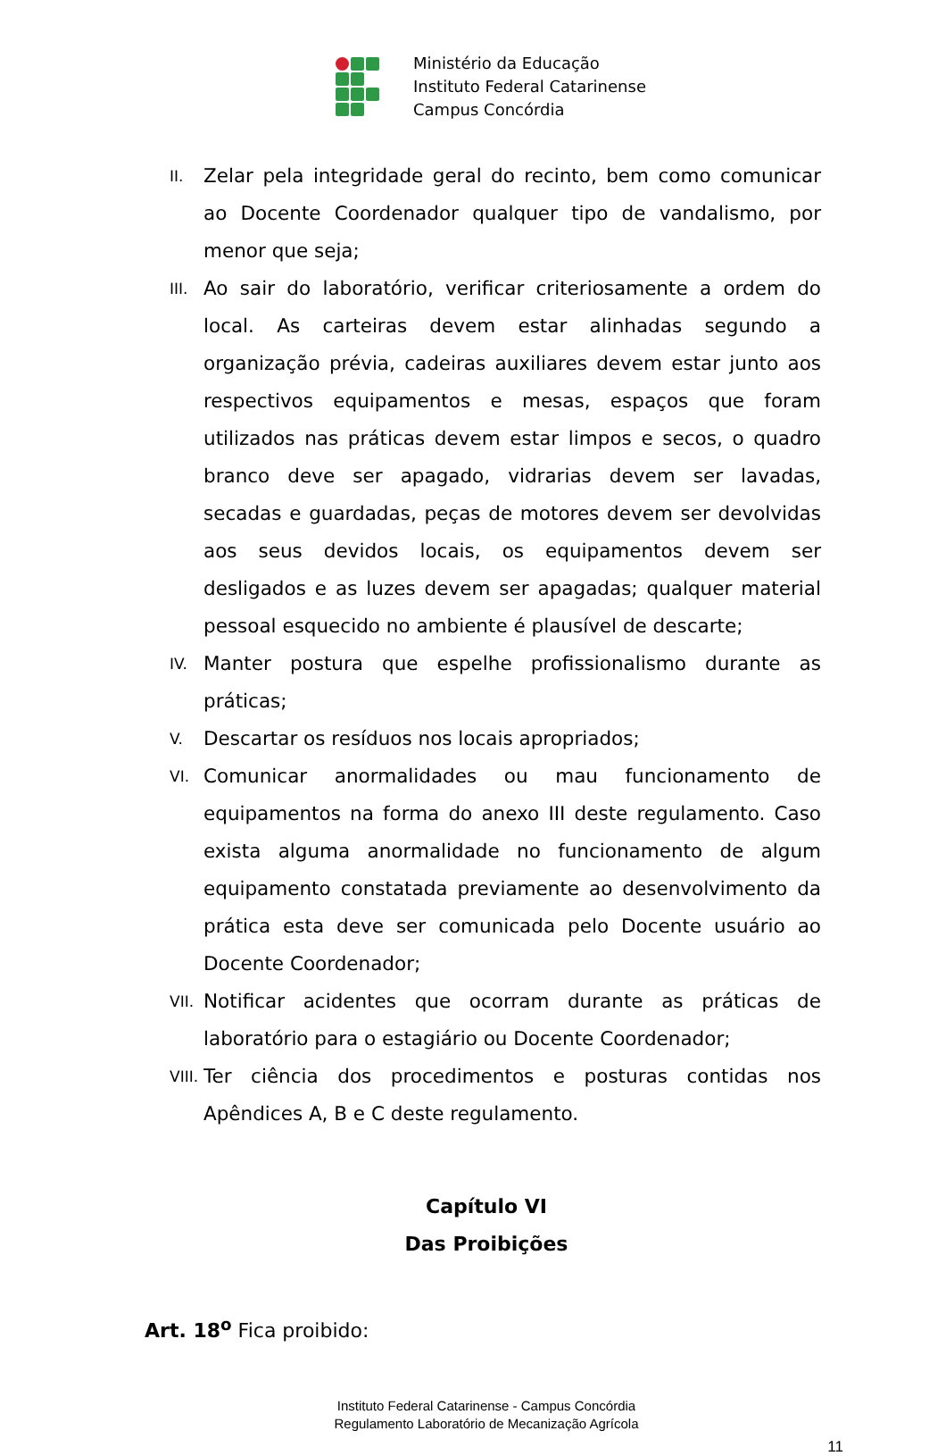Ministério da Educação
Instituto Federal Catarinense
Campus Concórdia
II. Zelar pela integridade geral do recinto, bem como comunicar ao Docente Coordenador qualquer tipo de vandalismo, por menor que seja;
III. Ao sair do laboratório, verificar criteriosamente a ordem do local. As carteiras devem estar alinhadas segundo a organização prévia, cadeiras auxiliares devem estar junto aos respectivos equipamentos e mesas, espaços que foram utilizados nas práticas devem estar limpos e secos, o quadro branco deve ser apagado, vidrarias devem ser lavadas, secadas e guardadas, peças de motores devem ser devolvidas aos seus devidos locais, os equipamentos devem ser desligados e as luzes devem ser apagadas; qualquer material pessoal esquecido no ambiente é plausível de descarte;
IV. Manter postura que espelhe profissionalismo durante as práticas;
V. Descartar os resíduos nos locais apropriados;
VI. Comunicar anormalidades ou mau funcionamento de equipamentos na forma do anexo III deste regulamento. Caso exista alguma anormalidade no funcionamento de algum equipamento constatada previamente ao desenvolvimento da prática esta deve ser comunicada pelo Docente usuário ao Docente Coordenador;
VII. Notificar acidentes que ocorram durante as práticas de laboratório para o estagiário ou Docente Coordenador;
VIII. Ter ciência dos procedimentos e posturas contidas nos Apêndices A, B e C deste regulamento.
Capítulo VI
Das Proibições
Art. 18<sup>o</sup> Fica proibido:
Instituto Federal Catarinense - Campus Concórdia
Regulamento Laboratório de Mecanização Agrícola
11